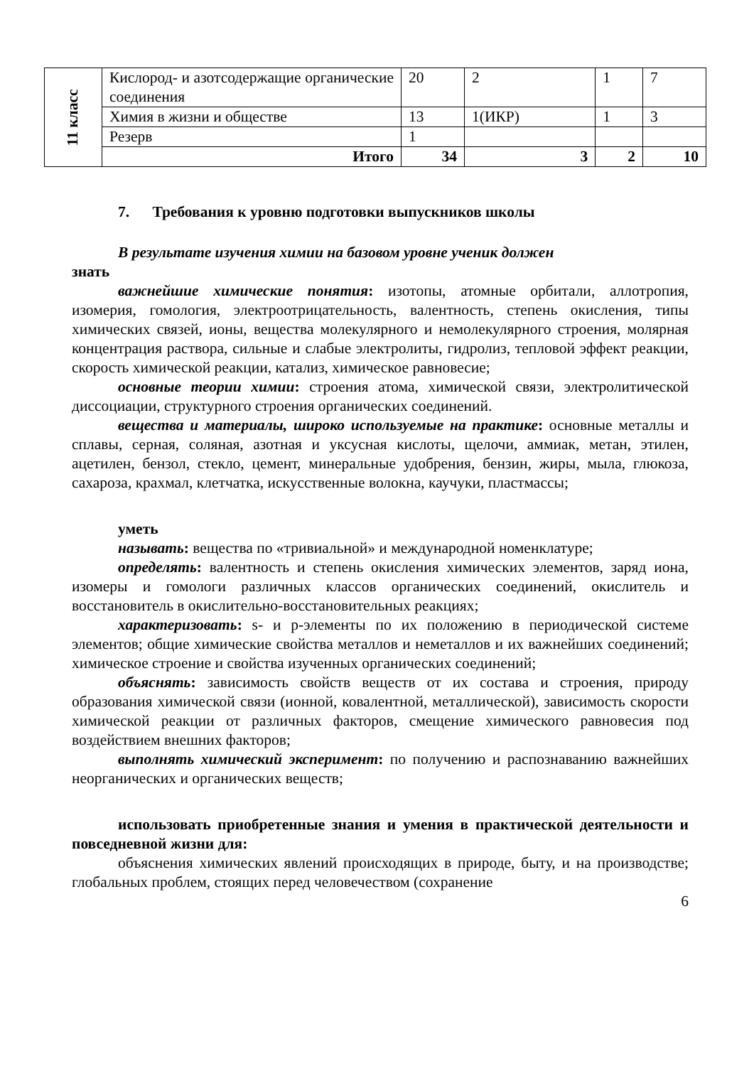| 11 класс | Кислород- и азотсодержащие органические соединения | 20 | 2 | 1 | 7 |
| | Химия в жизни и обществе | 13 | 1(ИКР) | 1 | 3 |
| | Резерв | 1 | | | |
| | Итого | 34 | 3 | 2 | 10 |
7. Требования к уровню подготовки выпускников школы
В результате изучения химии на базовом уровне ученик должен
знать
важнейшие химические понятия: изотопы, атомные орбитали, аллотропия, изомерия, гомология, электроотрицательность, валентность, степень окисления, типы химических связей, ионы, вещества молекулярного и немолекулярного строения, молярная концентрация раствора, сильные и слабые электролиты, гидролиз, тепловой эффект реакции, скорость химической реакции, катализ, химическое равновесие;
основные теории химии: строения атома, химической связи, электролитической диссоциации, структурного строения органических соединений.
вещества и материалы, широко используемые на практике: основные металлы и сплавы, серная, соляная, азотная и уксусная кислоты, щелочи, аммиак, метан, этилен, ацетилен, бензол, стекло, цемент, минеральные удобрения, бензин, жиры, мыла, глюкоза, сахароза, крахмал, клетчатка, искусственные волокна, каучуки, пластмассы;
уметь
называть: вещества по «тривиальной» и международной номенклатуре;
определять: валентность и степень окисления химических элементов, заряд иона, изомеры и гомологи различных классов органических соединений, окислитель и восстановитель в окислительно-восстановительных реакциях;
характеризовать: s- и p-элементы по их положению в периодической системе элементов; общие химические свойства металлов и неметаллов и их важнейших соединений; химическое строение и свойства изученных органических соединений;
объяснять: зависимость свойств веществ от их состава и строения, природу образования химической связи (ионной, ковалентной, металлической), зависимость скорости химической реакции от различных факторов, смещение химического равновесия под воздействием внешних факторов;
выполнять химический эксперимент: по получению и распознаванию важнейших неорганических и органических веществ;
использовать приобретенные знания и умения в практической деятельности и повседневной жизни для:
объяснения химических явлений происходящих в природе, быту, и на производстве; глобальных проблем, стоящих перед человечеством (сохранение
6